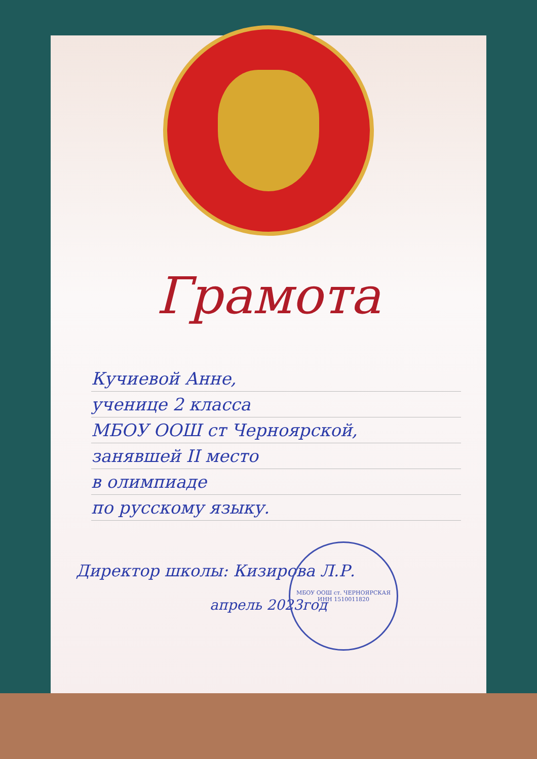Грамота
Кучиевой Анне,
ученице 2 класса
МБОУ ООШ ст Черноярской,
занявшей II место
в олимпиаде
по русскому языку.
Директор школы: Кизирова Л.Р.
апрель 2023год
МБОУ ООШ ст. ЧЕРНОЯРСКАЯ
ИНН 1510011820